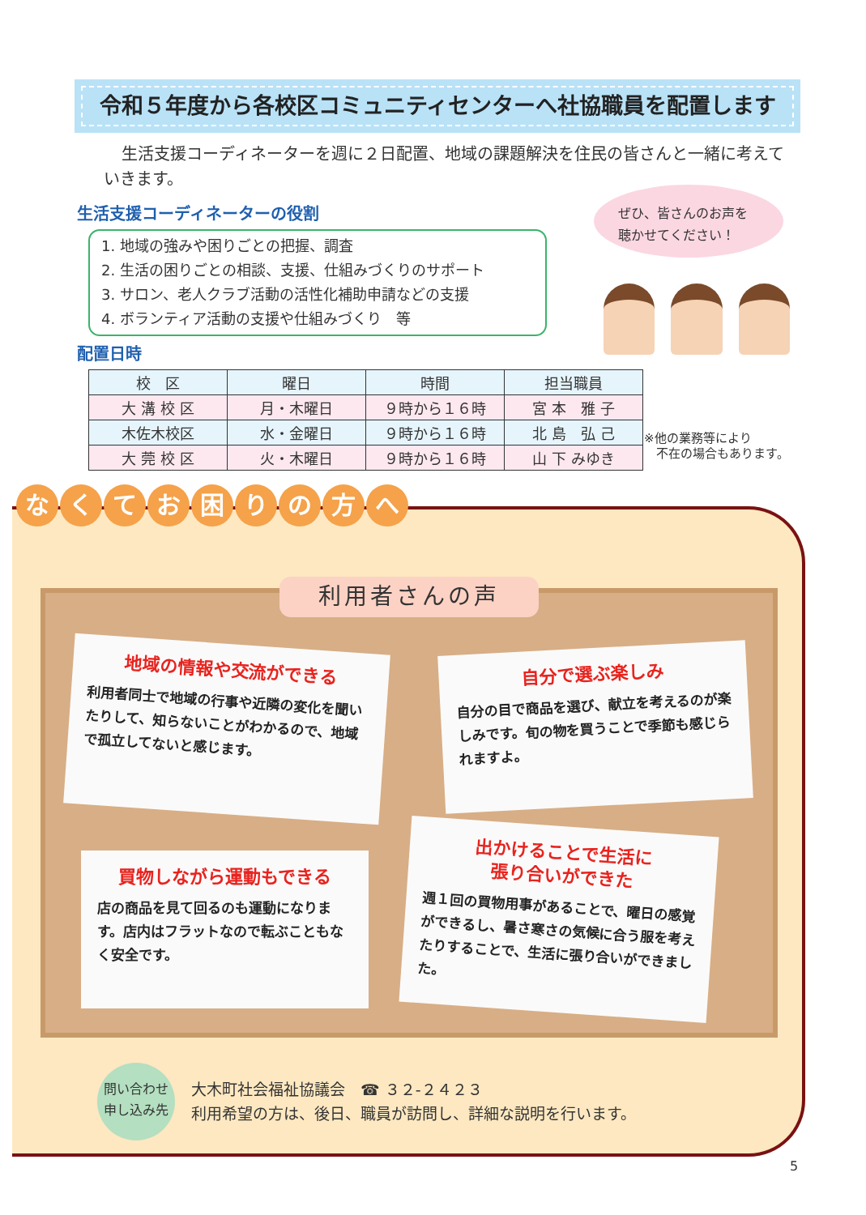令和５年度から各校区コミュニティセンターへ社協職員を配置します
生活支援コーディネーターを週に２日配置、地域の課題解決を住民の皆さんと一緒に考えていきます。
生活支援コーディネーターの役割
1. 地域の強みや困りごとの把握、調査
2. 生活の困りごとの相談、支援、仕組みづくりのサポート
3. サロン、老人クラブ活動の活性化補助申請などの支援
4. ボランティア活動の支援や仕組みづくり　等
ぜひ、皆さんのお声を
聴かせてください！
配置日時
| 校 区 | 曜日 | 時間 | 担当職員 |
| --- | --- | --- | --- |
| 大 溝 校 区 | 月・木曜日 | ９時から１６時 | 宮 本 雅 子 |
| 木佐木校区 | 水・金曜日 | ９時から１６時 | 北 島 弘 己 |
| 大 莞 校 区 | 火・木曜日 | ９時から１６時 | 山 下 みゆき |
※他の業務等により
　不在の場合もあります。
なくてお困りの方へ
利用者さんの声
地域の情報や交流ができる
利用者同士で地域の行事や近隣の変化を聞いたりして、知らないことがわかるので、地域で孤立してないと感じます。
自分で選ぶ楽しみ
自分の目で商品を選び、献立を考えるのが楽しみです。旬の物を買うことで季節も感じられますよ。
買物しながら運動もできる
店の商品を見て回るのも運動になります。店内はフラットなので転ぶこともなく安全です。
出かけることで生活に
張り合いができた
週１回の買物用事があることで、曜日の感覚ができるし、暑さ寒さの気候に合う服を考えたりすることで、生活に張り合いができました。
問い合わせ
申し込み先
大木町社会福祉協議会　☎ ３２-２４２３
利用希望の方は、後日、職員が訪問し、詳細な説明を行います。
5